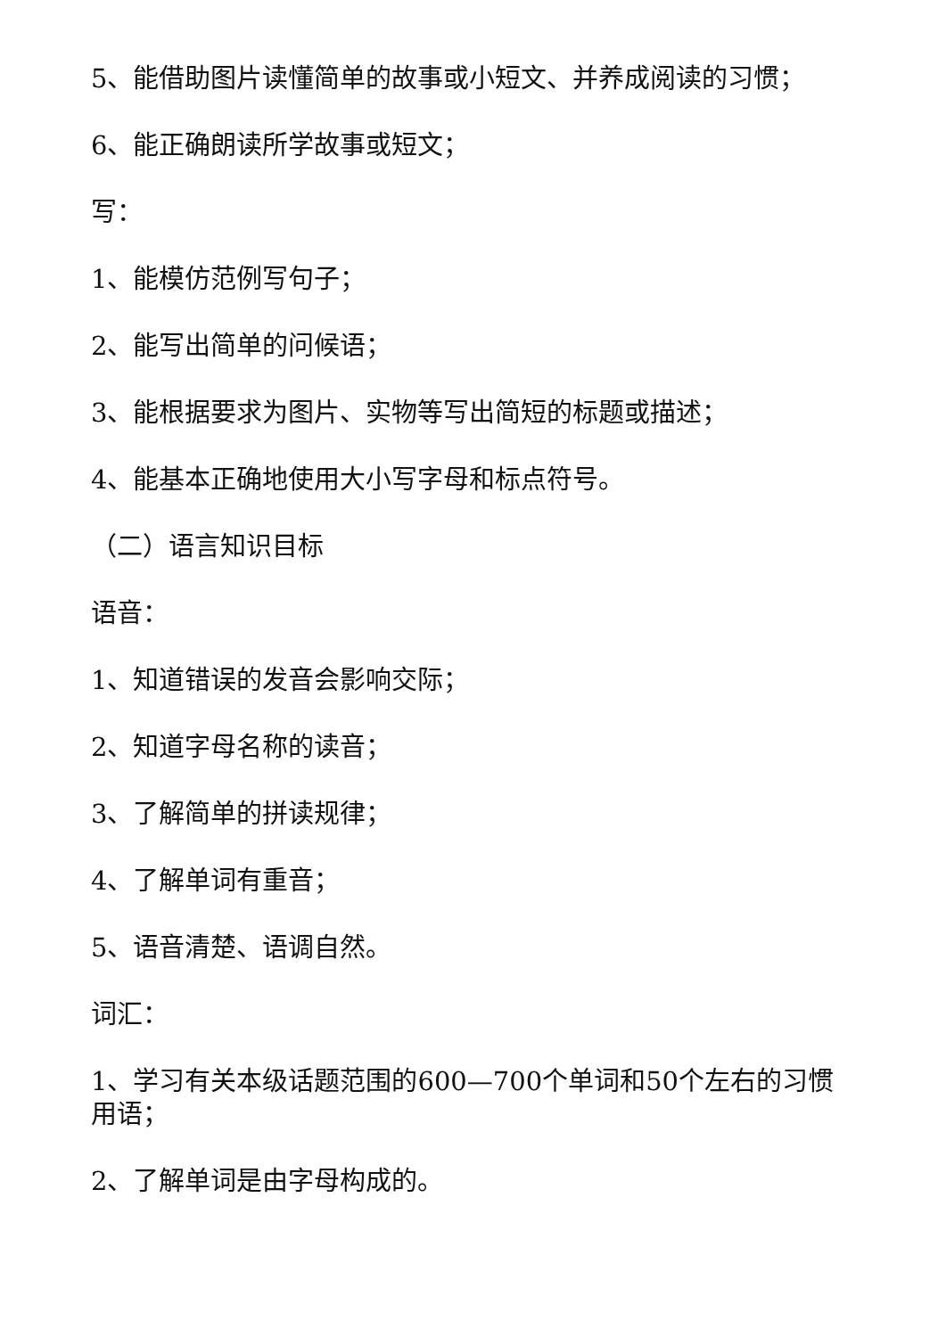5、能借助图片读懂简单的故事或小短文、并养成阅读的习惯；
6、能正确朗读所学故事或短文；
写：
1、能模仿范例写句子；
2、能写出简单的问候语；
3、能根据要求为图片、实物等写出简短的标题或描述；
4、能基本正确地使用大小写字母和标点符号。
（二）语言知识目标
语音：
1、知道错误的发音会影响交际；
2、知道字母名称的读音；
3、了解简单的拼读规律；
4、了解单词有重音；
5、语音清楚、语调自然。
词汇：
1、学习有关本级话题范围的600—700个单词和50个左右的习惯用语；
2、了解单词是由字母构成的。